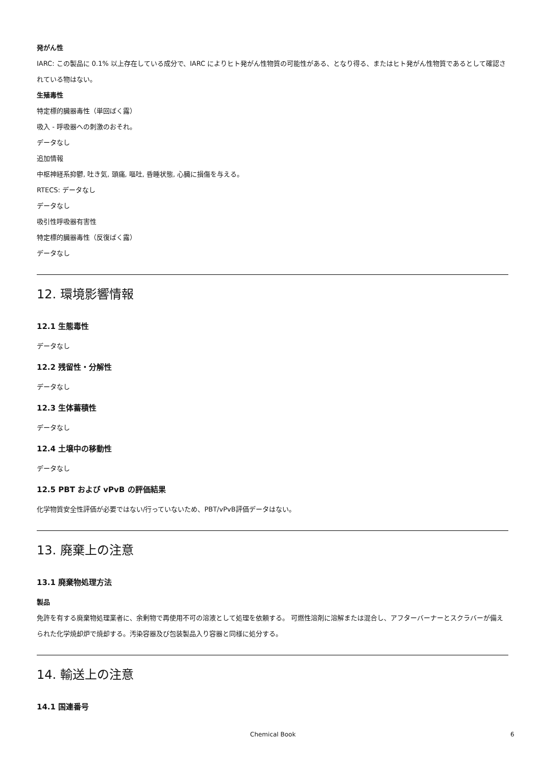発がん性
IARC: この製品に 0.1% 以上存在している成分で、IARC によりヒト発がん性物質の可能性がある、となり得る、またはヒト発がん性物質であるとして確認されている物はない。
生殖毒性
特定標的臓器毒性（単回ばく露）
吸入 - 呼吸器への刺激のおそれ。
データなし
追加情報
中枢神経系抑鬱, 吐き気, 頭痛, 嘔吐, 昏睡状態, 心臓に損傷を与える。
RTECS: データなし
データなし
吸引性呼吸器有害性
特定標的臓器毒性（反復ばく露）
データなし
12. 環境影響情報
12.1 生態毒性
データなし
12.2 残留性・分解性
データなし
12.3 生体蓄積性
データなし
12.4 土壌中の移動性
データなし
12.5 PBT および vPvB の評価結果
化学物質安全性評価が必要ではない/行っていないため、PBT/vPvB評価データはない。
13. 廃棄上の注意
13.1 廃棄物処理方法
製品
免許を有する廃棄物処理業者に、余剰物で再使用不可の溶液として処理を依頼する。 可燃性溶剤に溶解または混合し、アフターバーナーとスクラバーが備えられた化学焼却炉で焼却する。汚染容器及び包装製品入り容器と同様に処分する。
14. 輸送上の注意
14.1 国連番号
Chemical Book 6